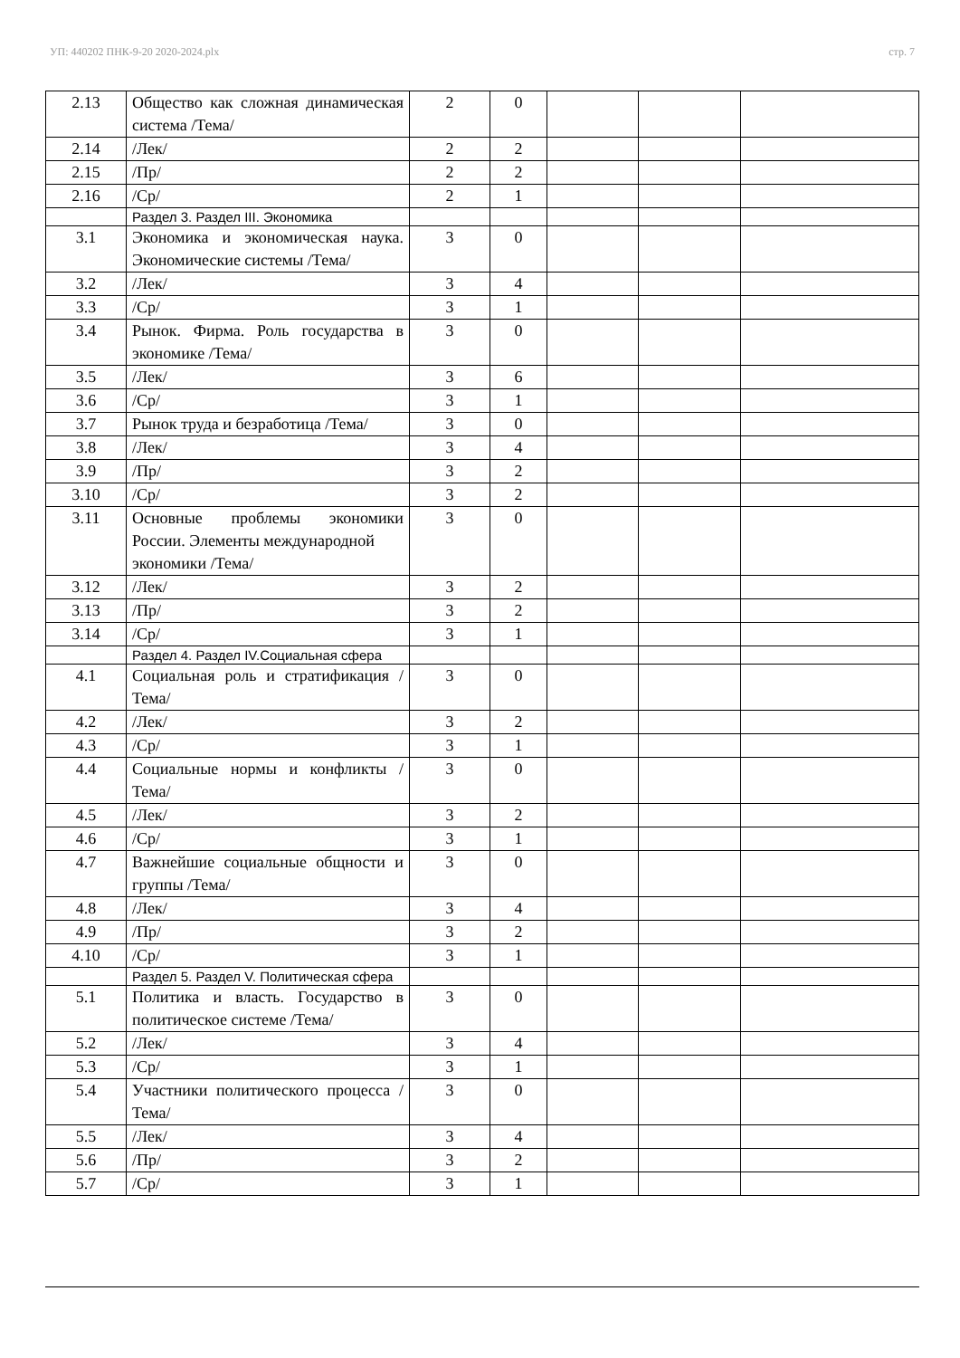УП: 440202 ПНК-9-20 2020-2024.plx стр. 7
| 2.13 | Общество как сложная динамическая система /Тема/ | 2 | 0 | | | |
| 2.14 | /Лек/ | 2 | 2 | | | |
| 2.15 | /Пр/ | 2 | 2 | | | |
| 2.16 | /Ср/ | 2 | 1 | | | |
| | Раздел 3. Раздел III. Экономика | | | | | |
| 3.1 | Экономика и экономическая наука. Экономические системы /Тема/ | 3 | 0 | | | |
| 3.2 | /Лек/ | 3 | 4 | | | |
| 3.3 | /Ср/ | 3 | 1 | | | |
| 3.4 | Рынок. Фирма. Роль государства в экономике /Тема/ | 3 | 0 | | | |
| 3.5 | /Лек/ | 3 | 6 | | | |
| 3.6 | /Ср/ | 3 | 1 | | | |
| 3.7 | Рынок труда и безработица /Тема/ | 3 | 0 | | | |
| 3.8 | /Лек/ | 3 | 4 | | | |
| 3.9 | /Пр/ | 3 | 2 | | | |
| 3.10 | /Ср/ | 3 | 2 | | | |
| 3.11 | Основные проблемы экономики России. Элементы международной экономики /Тема/ | 3 | 0 | | | |
| 3.12 | /Лек/ | 3 | 2 | | | |
| 3.13 | /Пр/ | 3 | 2 | | | |
| 3.14 | /Ср/ | 3 | 1 | | | |
| | Раздел 4. Раздел IV.Социальная сфера | | | | | |
| 4.1 | Социальная роль и стратификация /Тема/ | 3 | 0 | | | |
| 4.2 | /Лек/ | 3 | 2 | | | |
| 4.3 | /Ср/ | 3 | 1 | | | |
| 4.4 | Социальные нормы и конфликты /Тема/ | 3 | 0 | | | |
| 4.5 | /Лек/ | 3 | 2 | | | |
| 4.6 | /Ср/ | 3 | 1 | | | |
| 4.7 | Важнейшие социальные общности и группы /Тема/ | 3 | 0 | | | |
| 4.8 | /Лек/ | 3 | 4 | | | |
| 4.9 | /Пр/ | 3 | 2 | | | |
| 4.10 | /Ср/ | 3 | 1 | | | |
| | Раздел 5. Раздел V. Политическая сфера | | | | | |
| 5.1 | Политика и власть. Государство в политическое системе /Тема/ | 3 | 0 | | | |
| 5.2 | /Лек/ | 3 | 4 | | | |
| 5.3 | /Ср/ | 3 | 1 | | | |
| 5.4 | Участники политического процесса /Тема/ | 3 | 0 | | | |
| 5.5 | /Лек/ | 3 | 4 | | | |
| 5.6 | /Пр/ | 3 | 2 | | | |
| 5.7 | /Ср/ | 3 | 1 | | | |